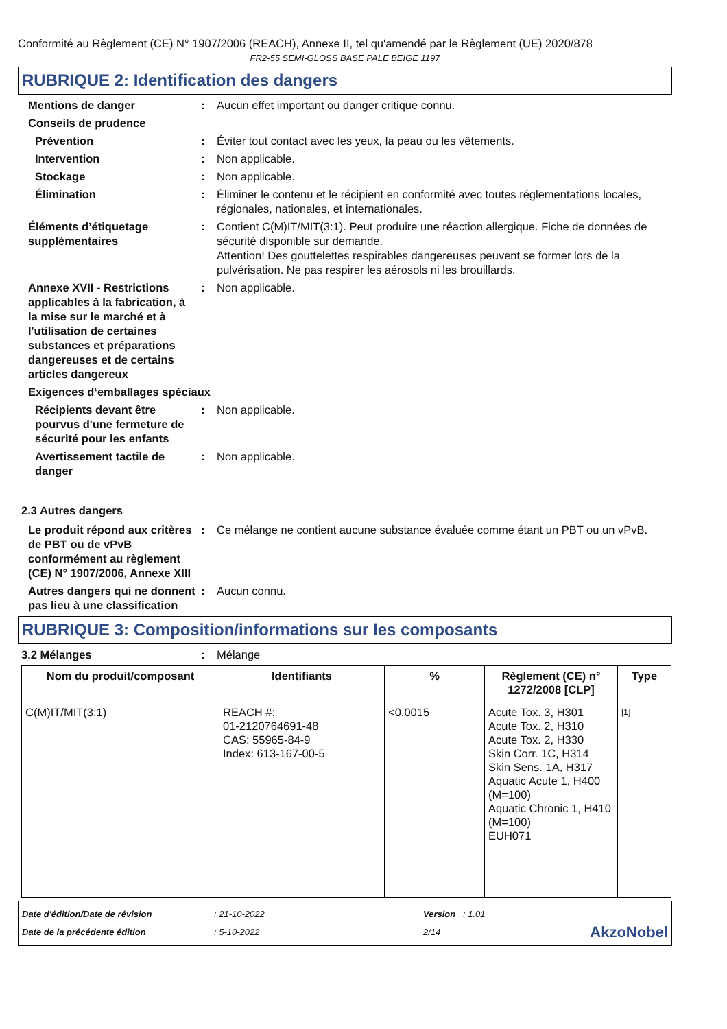Conformité au Règlement (CE) N° 1907/2006 (REACH), Annexe II, tel qu'amendé par le Règlement (UE) 2020/878
FR2-55 SEMI-GLOSS BASE PALE BEIGE 1197
RUBRIQUE 2: Identification des dangers
Mentions de danger : Aucun effet important ou danger critique connu.
Conseils de prudence
Prévention : Éviter tout contact avec les yeux, la peau ou les vêtements.
Intervention : Non applicable.
Stockage : Non applicable.
Élimination : Éliminer le contenu et le récipient en conformité avec toutes réglementations locales, régionales, nationales, et internationales.
Éléments d’étiquetage supplémentaires
: Contient C(M)IT/MIT(3:1). Peut produire une réaction allergique. Fiche de données de sécurité disponible sur demande.
Attention! Des gouttelettes respirables dangereuses peuvent se former lors de la pulvérisation. Ne pas respirer les aérosols ni les brouillards.
Annexe XVII - Restrictions applicables à la fabrication, à la mise sur le marché et à l'utilisation de certaines substances et préparations dangereuses et de certains articles dangereux
: Non applicable.
Exigences d‘emballages spéciaux
Récipients devant être pourvus d'une fermeture de sécurité pour les enfants
: Non applicable.
Avertissement tactile de danger
: Non applicable.
2.3 Autres dangers
Le produit répond aux critères de PBT ou de vPvB conformément au règlement (CE) N° 1907/2006, Annexe XIII
: Ce mélange ne contient aucune substance évaluée comme étant un PBT ou un vPvB.
Autres dangers qui ne donnent pas lieu à une classification
: Aucun connu.
RUBRIQUE 3: Composition/informations sur les composants
3.2 Mélanges : Mélange
| Nom du produit/composant | Identifiants | % | Règlement (CE) n° 1272/2008 [CLP] | Type |
| --- | --- | --- | --- | --- |
| C(M)IT/MIT(3:1) | REACH #: 01-2120764691-48 CAS: 55965-84-9 Index: 613-167-00-5 | <0.0015 | Acute Tox. 3, H301 Acute Tox. 2, H310 Acute Tox. 2, H330 Skin Corr. 1C, H314 Skin Sens. 1A, H317 Aquatic Acute 1, H400 (M=100) Aquatic Chronic 1, H410 (M=100) EUH071 | [1] |
Date d'édition/Date de révision
Date de la précédente édition
: 21-10-2022
: 5-10-2022
Version : 1.01
2/14
AkzoNobel